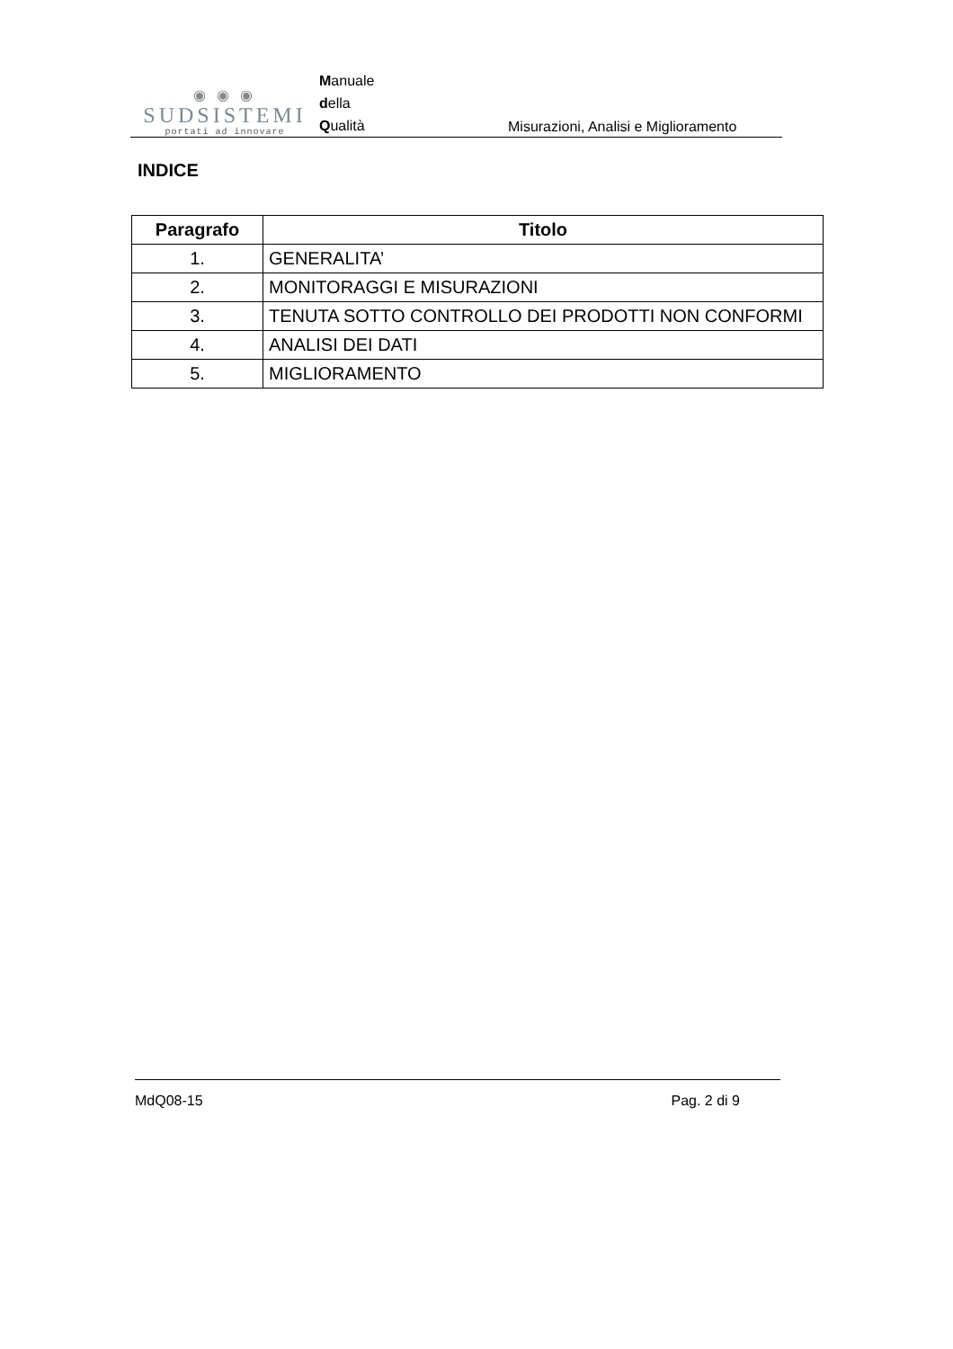◉ ◉ ◉
SUDSISTEMI
portati ad innovare
Manuale
della
Qualità
Misurazioni, Analisi e Miglioramento
INDICE
| Paragrafo | Titolo |
| --- | --- |
| 1. | GENERALITA’ |
| 2. | MONITORAGGI E MISURAZIONI |
| 3. | TENUTA SOTTO CONTROLLO DEI PRODOTTI NON CONFORMI |
| 4. | ANALISI DEI DATI |
| 5. | MIGLIORAMENTO |
MdQ08-15 Pag. 2 di 9